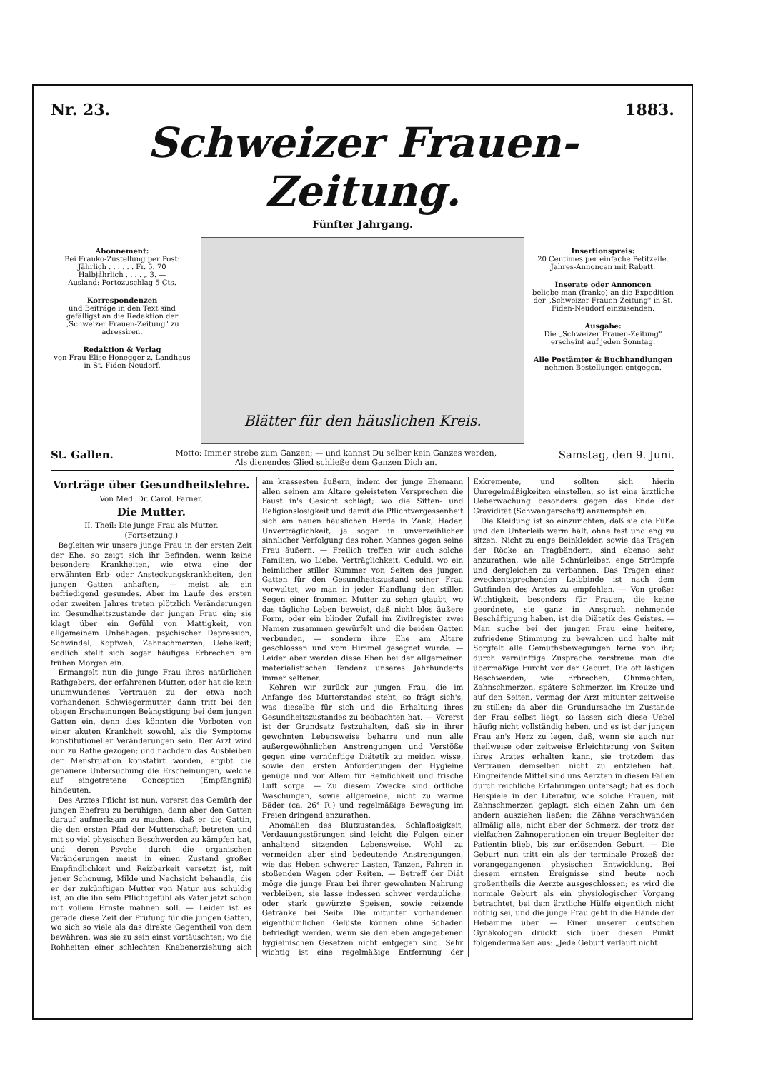Nr. 23. 1883.
Schweizer Frauen-Zeitung.
Fünfter Jahrgang.
Abonnement:
Bei Franko-Zustellung per Post:
Jährlich . . . . . . Fr. 5. 70
Halbjährlich . . . . „ 3. —
Ausland: Portozuschlag 5 Cts.
Korrespondenzen
und Beiträge in den Text sind gefälligst an die Redaktion der „Schweizer Frauen-Zeitung" zu adressiren.
Redaktion & Verlag
von Frau Elise Honegger z. Landhaus in St. Fiden-Neudorf.
Blätter für den häuslichen Kreis.
Insertionspreis:
20 Centimes per einfache Petitzeile.
Jahres-Annoncen mit Rabatt.
Inserate oder Annoncen
beliebe man (franko) an die Expedition der „Schweizer Frauen-Zeitung" in St. Fiden-Neudorf einzusenden.
Ausgabe:
Die „Schweizer Frauen-Zeitung" erscheint auf jeden Sonntag.
Alle Postämter & Buchhandlungen
nehmen Bestellungen entgegen.
St. Gallen. Motto: Immer strebe zum Ganzen; — und kannst Du selber kein Ganzes werden,
Als dienendes Glied schließe dem Ganzen Dich an. Samstag, den 9. Juni.
Vorträge über Gesundheitslehre.
Von Med. Dr. Carol. Farner.
Die Mutter.
II. Theil: Die junge Frau als Mutter.
(Fortsetzung.)
Begleiten wir unsere junge Frau in der ersten Zeit der Ehe, so zeigt sich ihr Befinden, wenn keine besondere Krankheiten, wie etwa eine der erwähnten Erb- oder Ansteckungskrankheiten, den jungen Gatten anhaften, — meist als ein befriedigend gesundes. Aber im Laufe des ersten oder zweiten Jahres treten plötzlich Veränderungen im Gesundheitszustande der jungen Frau ein; sie klagt über ein Gefühl von Mattigkeit, von allgemeinem Unbehagen, psychischer Depression, Schwindel, Kopfweh, Zahnschmerzen, Uebelkeit; endlich stellt sich sogar häufiges Erbrechen am frühen Morgen ein.
Ermangelt nun die junge Frau ihres natürlichen Rathgebers, der erfahrenen Mutter, oder hat sie kein unumwundenes Vertrauen zu der etwa noch vorhandenen Schwiegermutter, dann tritt bei den obigen Erscheinungen Beängstigung bei dem jungen Gatten ein, denn dies könnten die Vorboten von einer akuten Krankheit sowohl, als die Symptome konstitutioneller Veränderungen sein. Der Arzt wird nun zu Rathe gezogen; und nachdem das Ausbleiben der Menstruation konstatirt worden, ergibt die genauere Untersuchung die Erscheinungen, welche auf eingetretene Conception (Empfängniß) hindeuten.
Des Arztes Pflicht ist nun, vorerst das Gemüth der jungen Ehefrau zu beruhigen, dann aber den Gatten darauf aufmerksam zu machen, daß er die Gattin, die den ersten Pfad der Mutterschaft betreten und mit so viel physischen Beschwerden zu kämpfen hat, und deren Psyche durch die organischen Veränderungen meist in einen Zustand großer Empfindlichkeit und Reizbarkeit versetzt ist, mit jener Schonung, Milde und Nachsicht behandle, die er der zukünftigen Mutter von Natur aus schuldig ist, an die ihn sein Pflichtgefühl als Vater jetzt schon mit vollem Ernste mahnen soll. — Leider ist es gerade diese Zeit der Prüfung für die jungen Gatten, wo sich so viele als das direkte Gegentheil von dem bewähren, was sie zu sein einst vortäuschten; wo die Rohheiten einer schlechten Knabenerziehung sich am krassesten äußern, indem der junge Ehemann allen seinen am Altare geleisteten Versprechen die Faust in's Gesicht schlägt; wo die Sitten- und Religionslosigkeit und damit die Pflichtvergessenheit sich am neuen häuslichen Herde in Zank, Hader, Unverträglichkeit, ja sogar in unverzeihlicher sinnlicher Verfolgung des rohen Mannes gegen seine Frau äußern. — Freilich treffen wir auch solche Familien, wo Liebe, Verträglichkeit, Geduld, wo ein heimlicher stiller Kummer von Seiten des jungen Gatten für den Gesundheitszustand seiner Frau vorwaltet, wo man in jeder Handlung den stillen Segen einer frommen Mutter zu sehen glaubt, wo das tägliche Leben beweist, daß nicht blos äußere Form, oder ein blinder Zufall im Zivilregister zwei Namen zusammen gewürfelt und die beiden Gatten verbunden, — sondern ihre Ehe am Altare geschlossen und vom Himmel gesegnet wurde. — Leider aber werden diese Ehen bei der allgemeinen materialistischen Tendenz unseres Jahrhunderts immer seltener.
Kehren wir zurück zur jungen Frau, die im Anfange des Mutterstandes steht, so frägt sich's, was dieselbe für sich und die Erhaltung ihres Gesundheitszustandes zu beobachten hat. — Vorerst ist der Grundsatz festzuhalten, daß sie in ihrer gewohnten Lebensweise beharre und nun alle außergewöhnlichen Anstrengungen und Verstöße gegen eine vernünftige Diätetik zu meiden wisse, sowie den ersten Anforderungen der Hygieine genüge und vor Allem für Reinlichkeit und frische Luft sorge. — Zu diesem Zwecke sind örtliche Waschungen, sowie allgemeine, nicht zu warme Bäder (ca. 26° R.) und regelmäßige Bewegung im Freien dringend anzurathen.
Anomalien des Blutzustandes, Schlaflosigkeit, Verdauungsstörungen sind leicht die Folgen einer anhaltend sitzenden Lebensweise. Wohl zu vermeiden aber sind bedeutende Anstrengungen, wie das Heben schwerer Lasten, Tanzen, Fahren in stoßenden Wagen oder Reiten. — Betreff der Diät möge die junge Frau bei ihrer gewohnten Nahrung verbleiben, sie lasse indessen schwer verdauliche, oder stark gewürzte Speisen, sowie reizende Getränke bei Seite. Die mitunter vorhandenen eigenthümlichen Gelüste können ohne Schaden befriedigt werden, wenn sie den eben angegebenen hygieinischen Gesetzen nicht entgegen sind. Sehr wichtig ist eine regelmäßige Entfernung der Exkremente, und sollten sich hierin Unregelmäßigkeiten einstellen, so ist eine ärztliche Ueberwachung besonders gegen das Ende der Gravidität (Schwangerschaft) anzuempfehlen.
Die Kleidung ist so einzurichten, daß sie die Füße und den Unterleib warm hält, ohne fest und eng zu sitzen. Nicht zu enge Beinkleider, sowie das Tragen der Röcke an Tragbändern, sind ebenso sehr anzurathen, wie alle Schnürleiber, enge Strümpfe und dergleichen zu verbannen. Das Tragen einer zweckentsprechenden Leibbinde ist nach dem Gutfinden des Arztes zu empfehlen. — Von großer Wichtigkeit, besonders für Frauen, die keine geordnete, sie ganz in Anspruch nehmende Beschäftigung haben, ist die Diätetik des Geistes. — Man suche bei der jungen Frau eine heitere, zufriedene Stimmung zu bewahren und halte mit Sorgfalt alle Gemüthsbewegungen ferne von ihr; durch vernünftige Zusprache zerstreue man die übermäßige Furcht vor der Geburt. Die oft lästigen Beschwerden, wie Erbrechen, Ohnmachten, Zahnschmerzen, spätere Schmerzen im Kreuze und auf den Seiten, vermag der Arzt mitunter zeitweise zu stillen; da aber die Grundursache im Zustande der Frau selbst liegt, so lassen sich diese Uebel häufig nicht vollständig heben, und es ist der jungen Frau an's Herz zu legen, daß, wenn sie auch nur theilweise oder zeitweise Erleichterung von Seiten ihres Arztes erhalten kann, sie trotzdem das Vertrauen demselben nicht zu entziehen hat. Eingreifende Mittel sind uns Aerzten in diesen Fällen durch reichliche Erfahrungen untersagt; hat es doch Beispiele in der Literatur, wie solche Frauen, mit Zahnschmerzen geplagt, sich einen Zahn um den andern ausziehen ließen; die Zähne verschwanden allmälig alle, nicht aber der Schmerz, der trotz der vielfachen Zahnoperationen ein treuer Begleiter der Patientin blieb, bis zur erlösenden Geburt. — Die Geburt nun tritt ein als der terminale Prozeß der vorangegangenen physischen Entwicklung. Bei diesem ernsten Ereignisse sind heute noch großentheils die Aerzte ausgeschlossen; es wird die normale Geburt als ein physiologischer Vorgang betrachtet, bei dem ärztliche Hülfe eigentlich nicht nöthig sei, und die junge Frau geht in die Hände der Hebamme über. — Einer unserer deutschen Gynäkologen drückt sich über diesen Punkt folgendermaßen aus: „Jede Geburt verläuft nicht